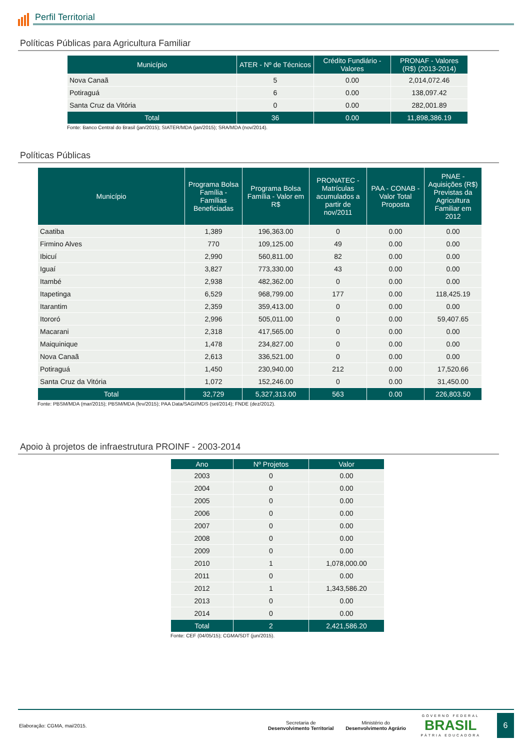Perfil Territorial
Políticas Públicas para Agricultura Familiar
| Município | ATER - Nº de Técnicos | Crédito Fundiário - Valores | PRONAF - Valores (R$) (2013-2014) |
| --- | --- | --- | --- |
| Nova Canaã | 5 | 0.00 | 2,014,072.46 |
| Potiraguá | 6 | 0.00 | 138,097.42 |
| Santa Cruz da Vitória | 0 | 0.00 | 282,001.89 |
| Total | 36 | 0.00 | 11,898,386.19 |
Fonte: Banco Central do Brasil (jan/2015); SIATER/MDA (jan/2015); SRA/MDA (nov/2014).
Políticas Públicas
| Município | Programa Bolsa Família - Famílias Beneficiadas | Programa Bolsa Família - Valor em R$ | PRONATEC - Matrículas acumulados a partir de nov/2011 | PAA - CONAB - Valor Total Proposta | PNAE - Aquisições (R$) Previstas da Agricultura Familiar em 2012 |
| --- | --- | --- | --- | --- | --- |
| Caatiba | 1,389 | 196,363.00 | 0 | 0.00 | 0.00 |
| Firmino Alves | 770 | 109,125.00 | 49 | 0.00 | 0.00 |
| Ibicuí | 2,990 | 560,811.00 | 82 | 0.00 | 0.00 |
| Iguaí | 3,827 | 773,330.00 | 43 | 0.00 | 0.00 |
| Itambé | 2,938 | 482,362.00 | 0 | 0.00 | 0.00 |
| Itapetinga | 6,529 | 968,799.00 | 177 | 0.00 | 118,425.19 |
| Itarantim | 2,359 | 359,413.00 | 0 | 0.00 | 0.00 |
| Itororó | 2,996 | 505,011.00 | 0 | 0.00 | 59,407.65 |
| Macarani | 2,318 | 417,565.00 | 0 | 0.00 | 0.00 |
| Maiquinique | 1,478 | 234,827.00 | 0 | 0.00 | 0.00 |
| Nova Canaã | 2,613 | 336,521.00 | 0 | 0.00 | 0.00 |
| Potiraguá | 1,450 | 230,940.00 | 212 | 0.00 | 17,520.66 |
| Santa Cruz da Vitória | 1,072 | 152,246.00 | 0 | 0.00 | 31,450.00 |
| Total | 32,729 | 5,327,313.00 | 563 | 0.00 | 226,803.50 |
Fonte: PBSM/MDA (mar/2015); PBSM/MDA (fev/2015); PAA Data/SAGI/MDS (set/2014); FNDE (dez/2012).
Apoio à projetos de infraestrutura PROINF - 2003-2014
| Ano | Nº Projetos | Valor |
| --- | --- | --- |
| 2003 | 0 | 0.00 |
| 2004 | 0 | 0.00 |
| 2005 | 0 | 0.00 |
| 2006 | 0 | 0.00 |
| 2007 | 0 | 0.00 |
| 2008 | 0 | 0.00 |
| 2009 | 0 | 0.00 |
| 2010 | 1 | 1,078,000.00 |
| 2011 | 0 | 0.00 |
| 2012 | 1 | 1,343,586.20 |
| 2013 | 0 | 0.00 |
| 2014 | 0 | 0.00 |
| Total | 2 | 2,421,586.20 |
Fonte: CEF (04/05/15); CGMA/SDT (jun/2015).
Elaboração: CGMA, mai/2015.
Secretaria de
Desenvolvimento Territorial
Ministério do
Desenvolvimento Agrário
GOVERNO FEDERAL
BRASIL
PÁTRIA EDUCADORA
6